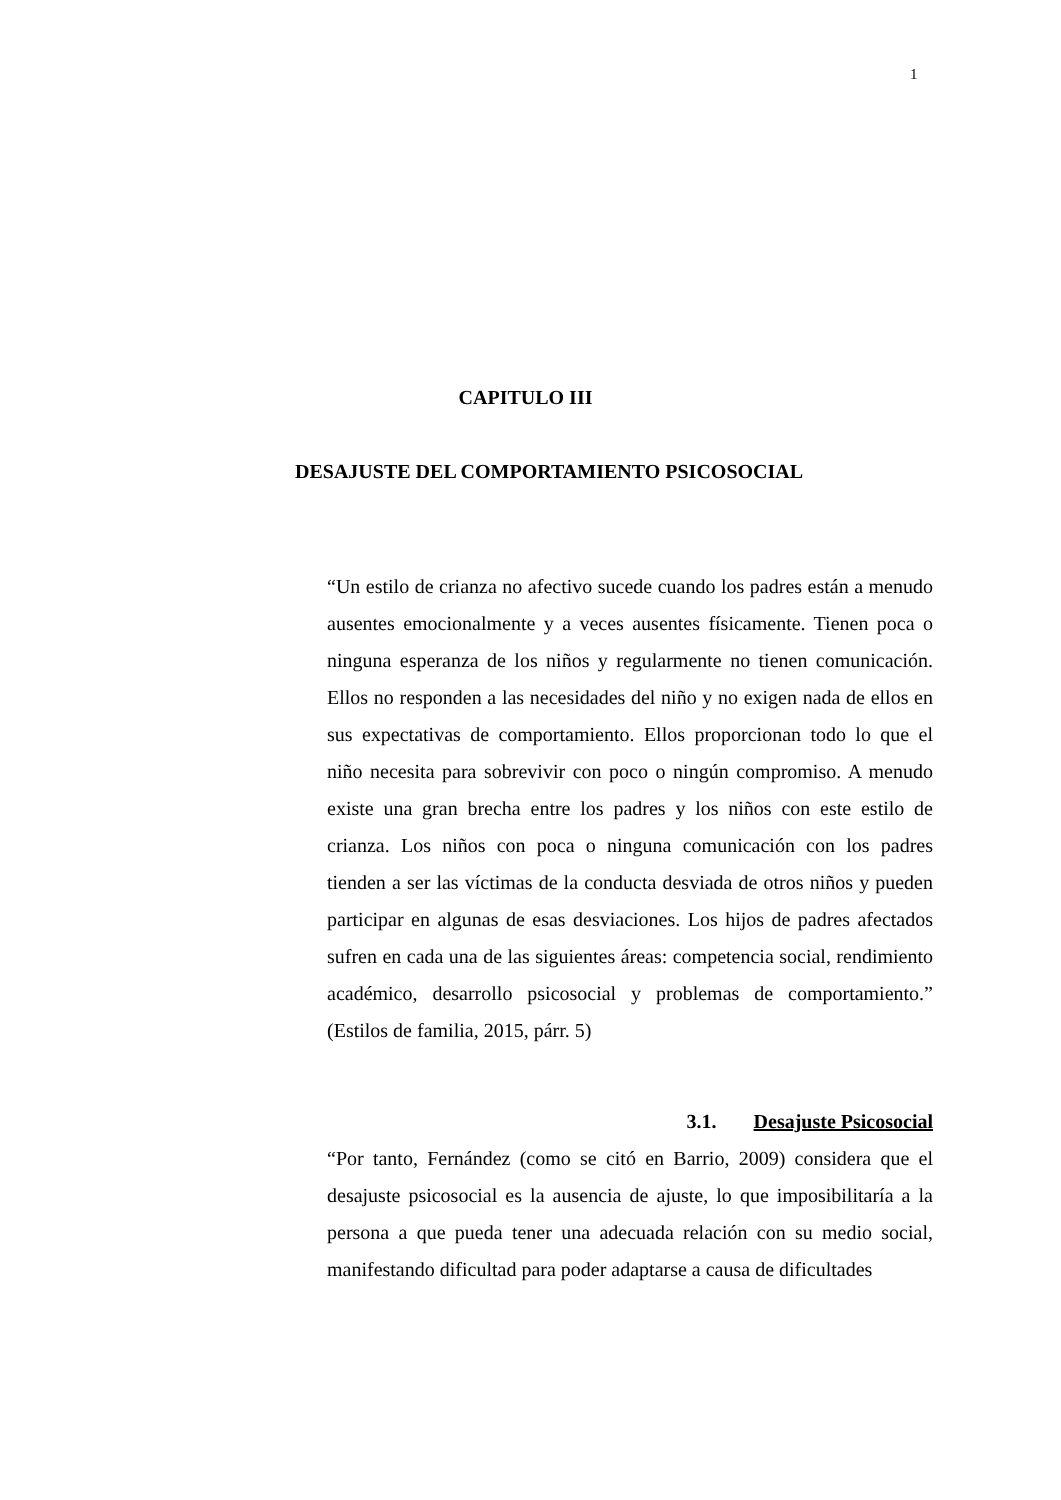1
CAPITULO III
DESAJUSTE DEL COMPORTAMIENTO PSICOSOCIAL
“Un estilo de crianza no afectivo sucede cuando los padres están a menudo ausentes emocionalmente y a veces ausentes físicamente. Tienen poca o ninguna esperanza de los niños y regularmente no tienen comunicación. Ellos no responden a las necesidades del niño y no exigen nada de ellos en sus expectativas de comportamiento. Ellos proporcionan todo lo que el niño necesita para sobrevivir con poco o ningún compromiso. A menudo existe una gran brecha entre los padres y los niños con este estilo de crianza. Los niños con poca o ninguna comunicación con los padres tienden a ser las víctimas de la conducta desviada de otros niños y pueden participar en algunas de esas desviaciones. Los hijos de padres afectados sufren en cada una de las siguientes áreas: competencia social, rendimiento académico, desarrollo psicosocial y problemas de comportamiento.” (Estilos de familia, 2015, párr. 5)
3.1. Desajuste Psicosocial
“Por tanto, Fernández (como se citó en Barrio, 2009) considera que el desajuste psicosocial es la ausencia de ajuste, lo que imposibilitaría a la persona a que pueda tener una adecuada relación con su medio social, manifestando dificultad para poder adaptarse a causa de dificultades